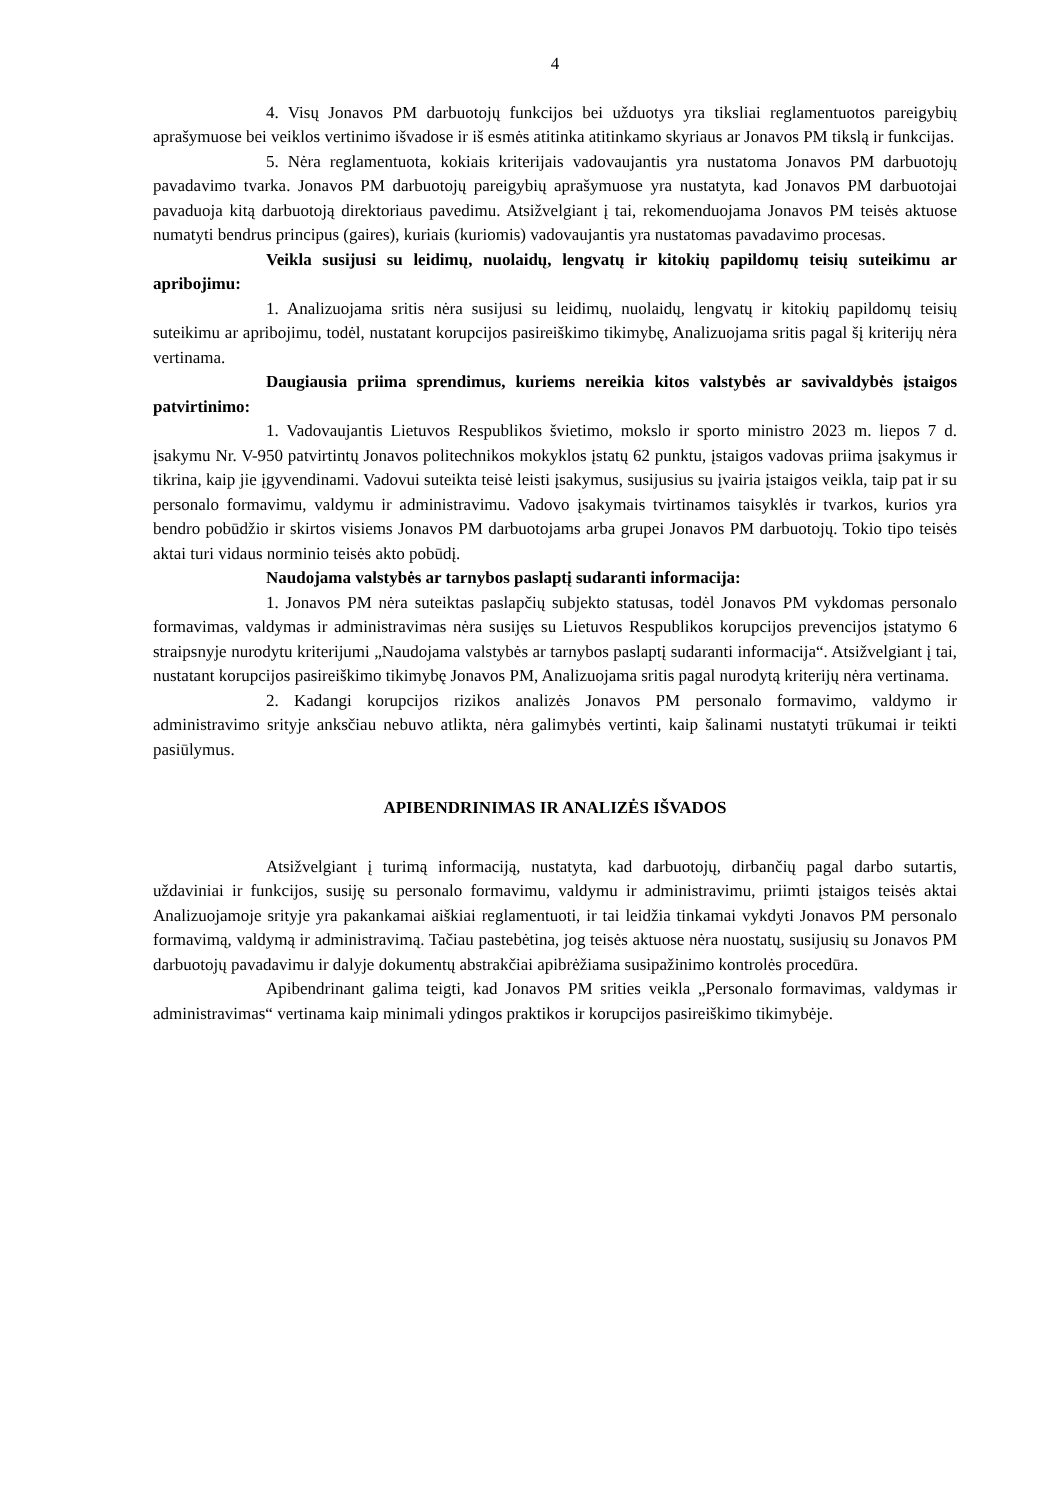4
4. Visų Jonavos PM darbuotojų funkcijos bei užduotys yra tiksliai reglamentuotos pareigybių aprašymuose bei veiklos vertinimo išvadose ir iš esmės atitinka atitinkamo skyriaus ar Jonavos PM tikslą ir funkcijas.
5. Nėra reglamentuota, kokiais kriterijais vadovaujantis yra nustatoma Jonavos PM darbuotojų pavadavimo tvarka. Jonavos PM darbuotojų pareigybių aprašymuose yra nustatyta, kad Jonavos PM darbuotojai pavaduoja kitą darbuotoją direktoriaus pavedimu. Atsižvelgiant į tai, rekomenduojama Jonavos PM teisės aktuose numatyti bendrus principus (gaires), kuriais (kuriomis) vadovaujantis yra nustatomas pavadavimo procesas.
Veikla susijusi su leidimų, nuolaidų, lengvatų ir kitokių papildomų teisių suteikimu ar apribojimu:
1. Analizuojama sritis nėra susijusi su leidimų, nuolaidų, lengvatų ir kitokių papildomų teisių suteikimu ar apribojimu, todėl, nustatant korupcijos pasireiškimo tikimybę, Analizuojama sritis pagal šį kriterijų nėra vertinama.
Daugiausia priima sprendimus, kuriems nereikia kitos valstybės ar savivaldybės įstaigos patvirtinimo:
1. Vadovaujantis Lietuvos Respublikos švietimo, mokslo ir sporto ministro 2023 m. liepos 7 d. įsakymu Nr. V-950 patvirtintų Jonavos politechnikos mokyklos įstatų 62 punktu, įstaigos vadovas priima įsakymus ir tikrina, kaip jie įgyvendinami. Vadovui suteikta teisė leisti įsakymus, susijusius su įvairia įstaigos veikla, taip pat ir su personalo formavimu, valdymu ir administravimu. Vadovo įsakymais tvirtinamos taisyklės ir tvarkos, kurios yra bendro pobūdžio ir skirtos visiems Jonavos PM darbuotojams arba grupei Jonavos PM darbuotojų. Tokio tipo teisės aktai turi vidaus norminio teisės akto pobūdį.
Naudojama valstybės ar tarnybos paslaptį sudaranti informacija:
1. Jonavos PM nėra suteiktas paslapčių subjekto statusas, todėl Jonavos PM vykdomas personalo formavimas, valdymas ir administravimas nėra susijęs su Lietuvos Respublikos korupcijos prevencijos įstatymo 6 straipsnyje nurodytu kriterijumi „Naudojama valstybės ar tarnybos paslaptį sudaranti informacija“. Atsižvelgiant į tai, nustatant korupcijos pasireiškimo tikimybę Jonavos PM, Analizuojama sritis pagal nurodytą kriterijų nėra vertinama.
2. Kadangi korupcijos rizikos analizės Jonavos PM personalo formavimo, valdymo ir administravimo srityje anksčiau nebuvo atlikta, nėra galimybės vertinti, kaip šalinami nustatyti trūkumai ir teikti pasiūlymus.
APIBENDRINIMAS IR ANALIZĖS IŠVADOS
Atsižvelgiant į turimą informaciją, nustatyta, kad darbuotojų, dirbančių pagal darbo sutartis, uždaviniai ir funkcijos, susiję su personalo formavimu, valdymu ir administravimu, priimti įstaigos teisės aktai Analizuojamoje srityje yra pakankamai aiškiai reglamentuoti, ir tai leidžia tinkamai vykdyti Jonavos PM personalo formavimą, valdymą ir administravimą. Tačiau pastebėtina, jog teisės aktuose nėra nuostatų, susijusių su Jonavos PM darbuotojų pavadavimu ir dalyje dokumentų abstrakčiai apibrėžiama susipažinimo kontrolės procedūra.
Apibendrinant galima teigti, kad Jonavos PM srities veikla „Personalo formavimas, valdymas ir administravimas“ vertinama kaip minimali ydingos praktikos ir korupcijos pasireiškimo tikimybėje.